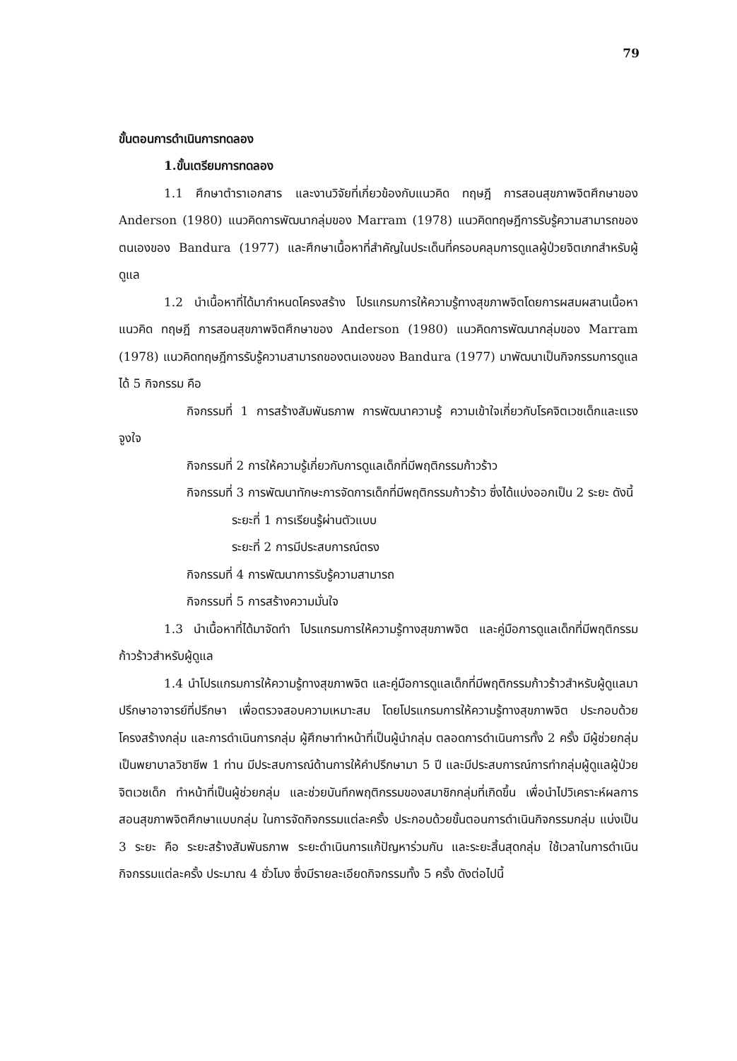79
ขั้นตอนการดำเนินการทดลอง
1.ขั้นเตรียมการทดลอง
1.1 ศึกษาตำราเอกสาร และงานวิจัยที่เกี่ยวข้องกับแนวคิด ทฤษฎี การสอนสุขภาพจิตศึกษาของ Anderson (1980) แนวคิดการพัฒนากลุ่มของ Marram (1978) แนวคิดทฤษฎีการรับรู้ความสามารถของตนเองของ Bandura (1977) และศึกษาเนื้อหาที่สำคัญในประเด็นที่ครอบคลุมการดูแลผู้ป่วยจิตเภทสำหรับผู้ดูแล
1.2 นำเนื้อหาที่ได้มากำหนดโครงสร้าง โปรแกรมการให้ความรู้ทางสุขภาพจิตโดยการผสมผสานเนื้อหาแนวคิด ทฤษฎี การสอนสุขภาพจิตศึกษาของ Anderson (1980) แนวคิดการพัฒนากลุ่มของ Marram (1978) แนวคิดทฤษฎีการรับรู้ความสามารถของตนเองของ Bandura (1977) มาพัฒนาเป็นกิจกรรมการดูแลได้ 5 กิจกรรม คือ
กิจกรรมที่ 1 การสร้างสัมพันธภาพ การพัฒนาความรู้ ความเข้าใจเกี่ยวกับโรคจิตเวชเด็กและแรงจูงใจ
กิจกรรมที่ 2 การให้ความรู้เกี่ยวกับการดูแลเด็กที่มีพฤติกรรมก้าวร้าว
กิจกรรมที่ 3 การพัฒนาทักษะการจัดการเด็กที่มีพฤติกรรมก้าวร้าว ซึ่งได้แบ่งออกเป็น 2 ระยะ ดังนี้
ระยะที่ 1 การเรียนรู้ผ่านตัวแบบ
ระยะที่ 2 การมีประสบการณ์ตรง
กิจกรรมที่ 4 การพัฒนาการรับรู้ความสามารถ
กิจกรรมที่ 5 การสร้างความมั่นใจ
1.3 นำเนื้อหาที่ได้มาจัดทำ โปรแกรมการให้ความรู้ทางสุขภาพจิต และคู่มือการดูแลเด็กที่มีพฤติกรรมก้าวร้าวสำหรับผู้ดูแล
1.4 นำโปรแกรมการให้ความรู้ทางสุขภาพจิต และคู่มือการดูแลเด็กที่มีพฤติกรรมก้าวร้าวสำหรับผู้ดูแลมาปรึกษาอาจารย์ที่ปรึกษา เพื่อตรวจสอบความเหมาะสม โดยโปรแกรมการให้ความรู้ทางสุขภาพจิต ประกอบด้วย โครงสร้างกลุ่ม และการดำเนินการกลุ่ม ผู้ศึกษาทำหน้าที่เป็นผู้นำกลุ่ม ตลอดการดำเนินการทั้ง 2 ครั้ง มีผู้ช่วยกลุ่มเป็นพยาบาลวิชาชีพ 1 ท่าน มีประสบการณ์ด้านการให้คำปรึกษามา 5 ปี และมีประสบการณ์การทำกลุ่มผู้ดูแลผู้ป่วยจิตเวชเด็ก ทำหน้าที่เป็นผู้ช่วยกลุ่ม และช่วยบันทึกพฤติกรรมของสมาชิกกลุ่มที่เกิดขึ้น เพื่อนำไปวิเคราะห์ผลการสอนสุขภาพจิตศึกษาแบบกลุ่ม ในการจัดกิจกรรมแต่ละครั้ง ประกอบด้วยขั้นตอนการดำเนินกิจกรรมกลุ่ม แบ่งเป็น 3 ระยะ คือ ระยะสร้างสัมพันธภาพ ระยะดำเนินการแก้ปัญหาร่วมกัน และระยะสิ้นสุดกลุ่ม ใช้เวลาในการดำเนินกิจกรรมแต่ละครั้ง ประมาณ 4 ชั่วโมง ซึ่งมีรายละเอียดกิจกรรมทั้ง 5 ครั้ง ดังต่อไปนี้